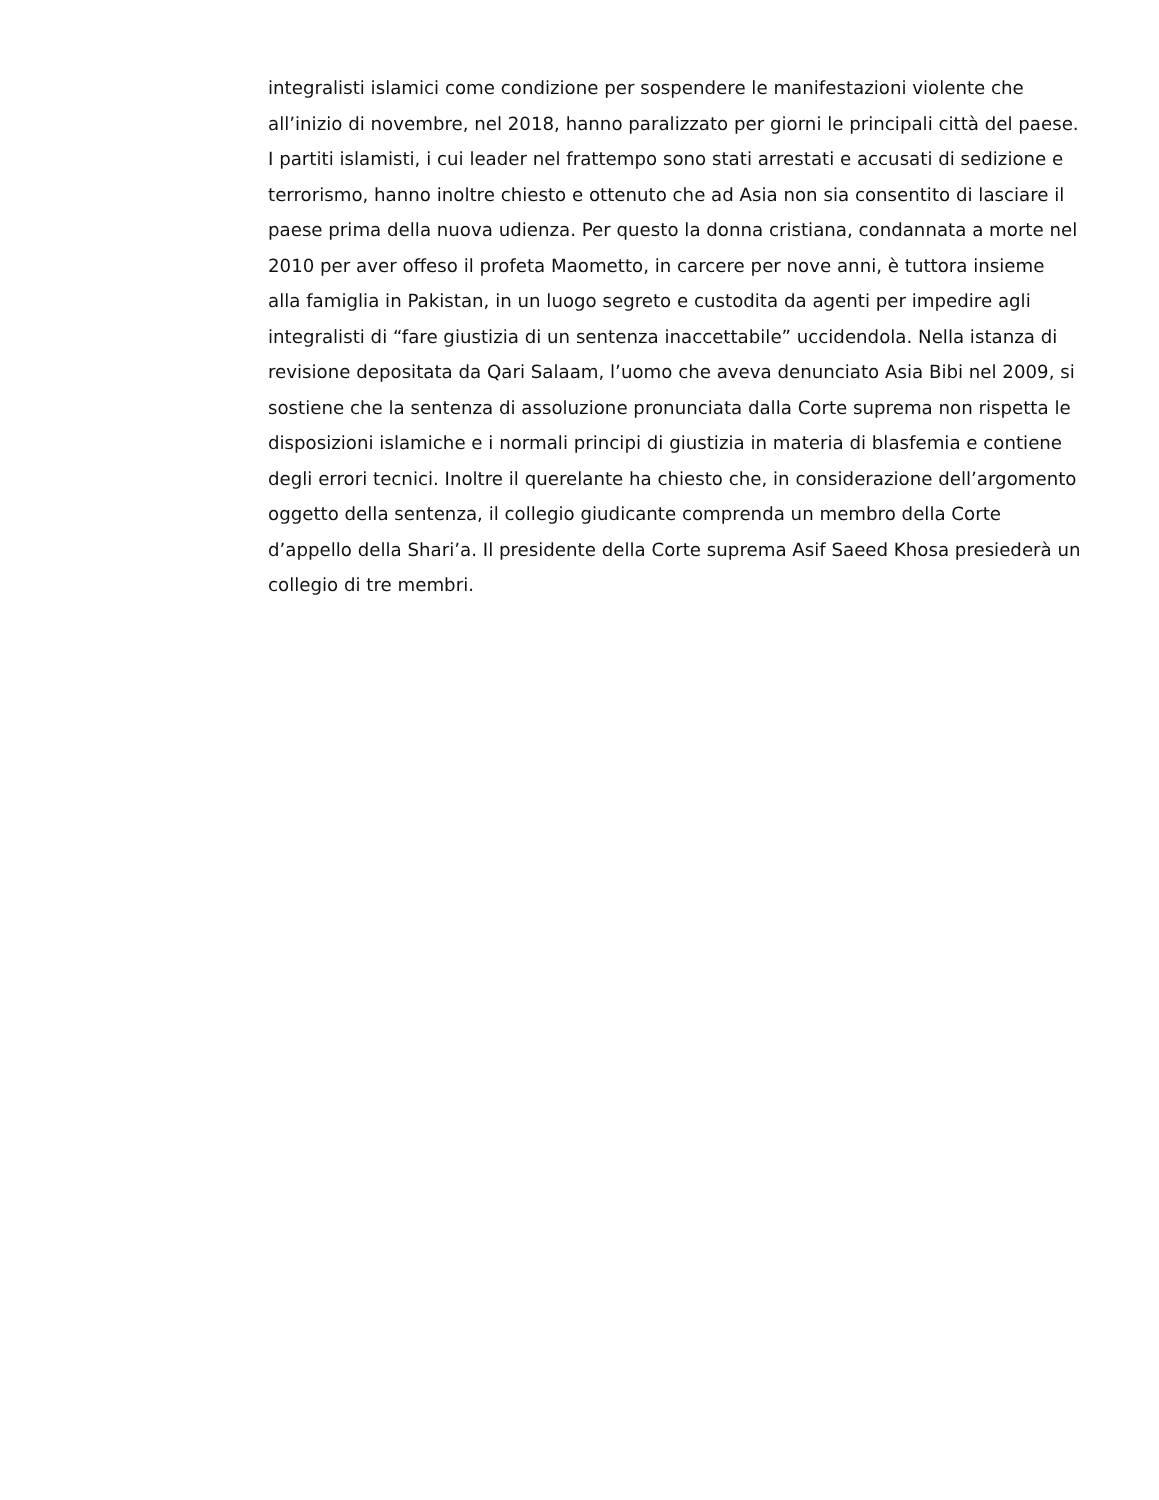integralisti islamici come condizione per sospendere le manifestazioni violente che
all’inizio di novembre, nel 2018, hanno paralizzato per giorni le principali città del paese.
I partiti islamisti, i cui leader nel frattempo sono stati arrestati e accusati di sedizione e
terrorismo, hanno inoltre chiesto e ottenuto che ad Asia non sia consentito di lasciare il
paese prima della nuova udienza. Per questo la donna cristiana, condannata a morte nel
2010 per aver offeso il profeta Maometto, in carcere per nove anni, è tuttora insieme
alla famiglia in Pakistan, in un luogo segreto e custodita da agenti per impedire agli
integralisti di “fare giustizia di un sentenza inaccettabile” uccidendola. Nella istanza di
revisione depositata da Qari Salaam, l’uomo che aveva denunciato Asia Bibi nel 2009, si
sostiene che la sentenza di assoluzione pronunciata dalla Corte suprema non rispetta le
disposizioni islamiche e i normali principi di giustizia in materia di blasfemia e contiene
degli errori tecnici. Inoltre il querelante ha chiesto che, in considerazione dell’argomento
oggetto della sentenza, il collegio giudicante comprenda un membro della Corte
d’appello della Shari’a. Il presidente della Corte suprema Asif Saeed Khosa presiederà un
collegio di tre membri.